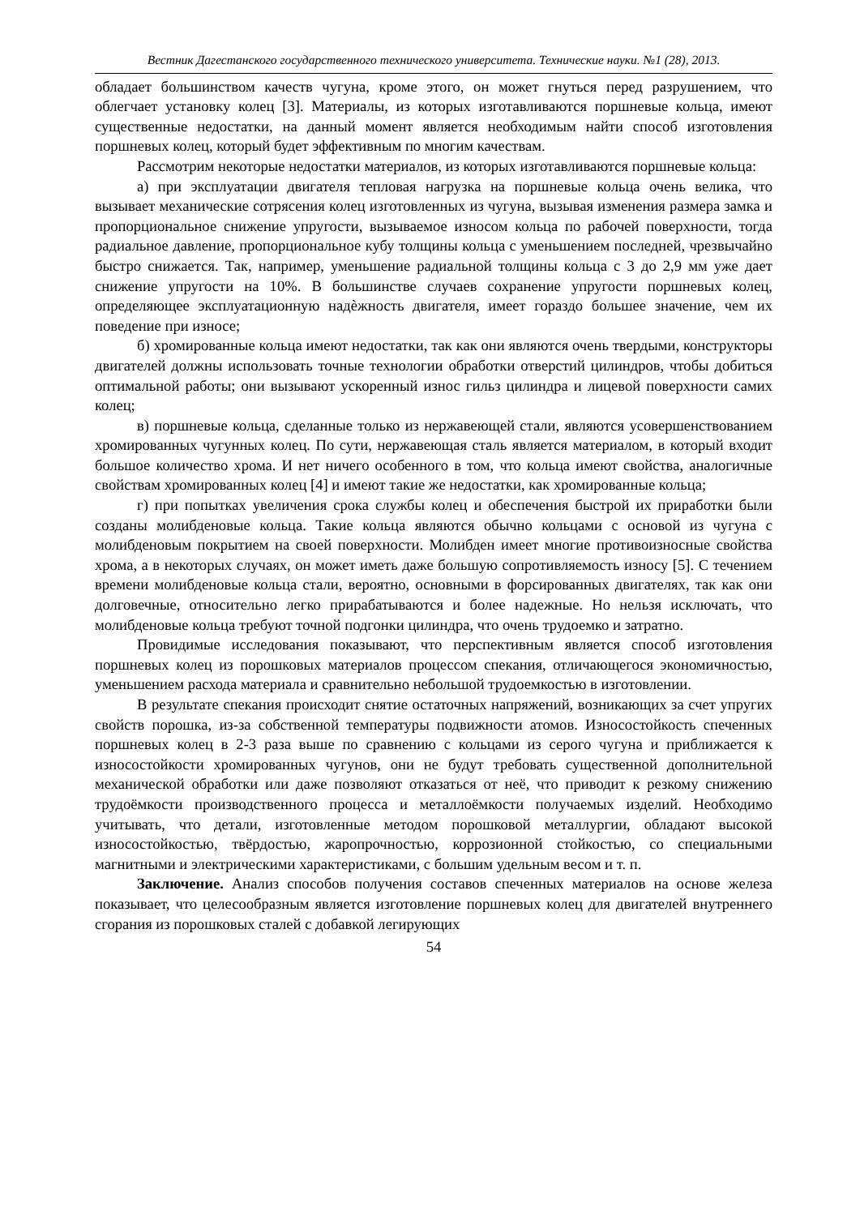Вестник Дагестанского государственного технического университета. Технические науки. №1 (28), 2013.
обладает большинством качеств чугуна, кроме этого, он может гнуться перед разрушением, что облегчает установку колец [3]. Материалы, из которых изготавливаются поршневые кольца, имеют существенные недостатки, на данный момент является необходимым найти способ изготовления поршневых колец, который будет эффективным по многим качествам.
Рассмотрим некоторые недостатки материалов, из которых изготавливаются поршневые кольца:
а) при эксплуатации двигателя тепловая нагрузка на поршневые кольца очень велика, что вызывает механические сотрясения колец изготовленных из чугуна, вызывая изменения размера замка и пропорциональное снижение упругости, вызываемое износом кольца по рабочей поверхности, тогда радиальное давление, пропорциональное кубу толщины кольца с уменьшением последней, чрезвычайно быстро снижается. Так, например, уменьшение радиальной толщины кольца с 3 до 2,9 мм уже дает снижение упругости на 10%. В большинстве случаев сохранение упругости поршневых колец, определяющее эксплуатационную надѐжность двигателя, имеет гораздо большее значение, чем их поведение при износе;
б) хромированные кольца имеют недостатки, так как они являются очень твердыми, конструкторы двигателей должны использовать точные технологии обработки отверстий цилиндров, чтобы добиться оптимальной работы; они вызывают ускоренный износ гильз цилиндра и лицевой поверхности самих колец;
в) поршневые кольца, сделанные только из нержавеющей стали, являются усовершенствованием хромированных чугунных колец. По сути, нержавеющая сталь является материалом, в который входит большое количество хрома. И нет ничего особенного в том, что кольца имеют свойства, аналогичные свойствам хромированных колец [4] и имеют такие же недостатки, как хромированные кольца;
г) при попытках увеличения срока службы колец и обеспечения быстрой их приработки были созданы молибденовые кольца. Такие кольца являются обычно кольцами с основой из чугуна с молибденовым покрытием на своей поверхности. Молибден имеет многие противоизносные свойства хрома, а в некоторых случаях, он может иметь даже большую сопротивляемость износу [5]. С течением времени молибденовые кольца стали, вероятно, основными в форсированных двигателях, так как они долговечные, относительно легко прирабатываются и более надежные. Но нельзя исключать, что молибденовые кольца требуют точной подгонки цилиндра, что очень трудоемко и затратно.
Провидимые исследования показывают, что перспективным является способ изготовления поршневых колец из порошковых материалов процессом спекания, отличающегося экономичностью, уменьшением расхода материала и сравнительно небольшой трудоемкостью в изготовлении.
В результате спекания происходит снятие остаточных напряжений, возникающих за счет упругих свойств порошка, из-за собственной температуры подвижности атомов. Износостойкость спеченных поршневых колец в 2-3 раза выше по сравнению с кольцами из серого чугуна и приближается к износостойкости хромированных чугунов, они не будут требовать существенной дополнительной механической обработки или даже позволяют отказаться от неё, что приводит к резкому снижению трудоёмкости производственного процесса и металлоёмкости получаемых изделий. Необходимо учитывать, что детали, изготовленные методом порошковой металлургии, обладают высокой износостойкостью, твёрдостью, жаропрочностью, коррозионной стойкостью, со специальными магнитными и электрическими характеристиками, с большим удельным весом и т. п.
Заключение. Анализ способов получения составов спеченных материалов на основе железа показывает, что целесообразным является изготовление поршневых колец для двигателей внутреннего сгорания из порошковых сталей с добавкой легирующих
54